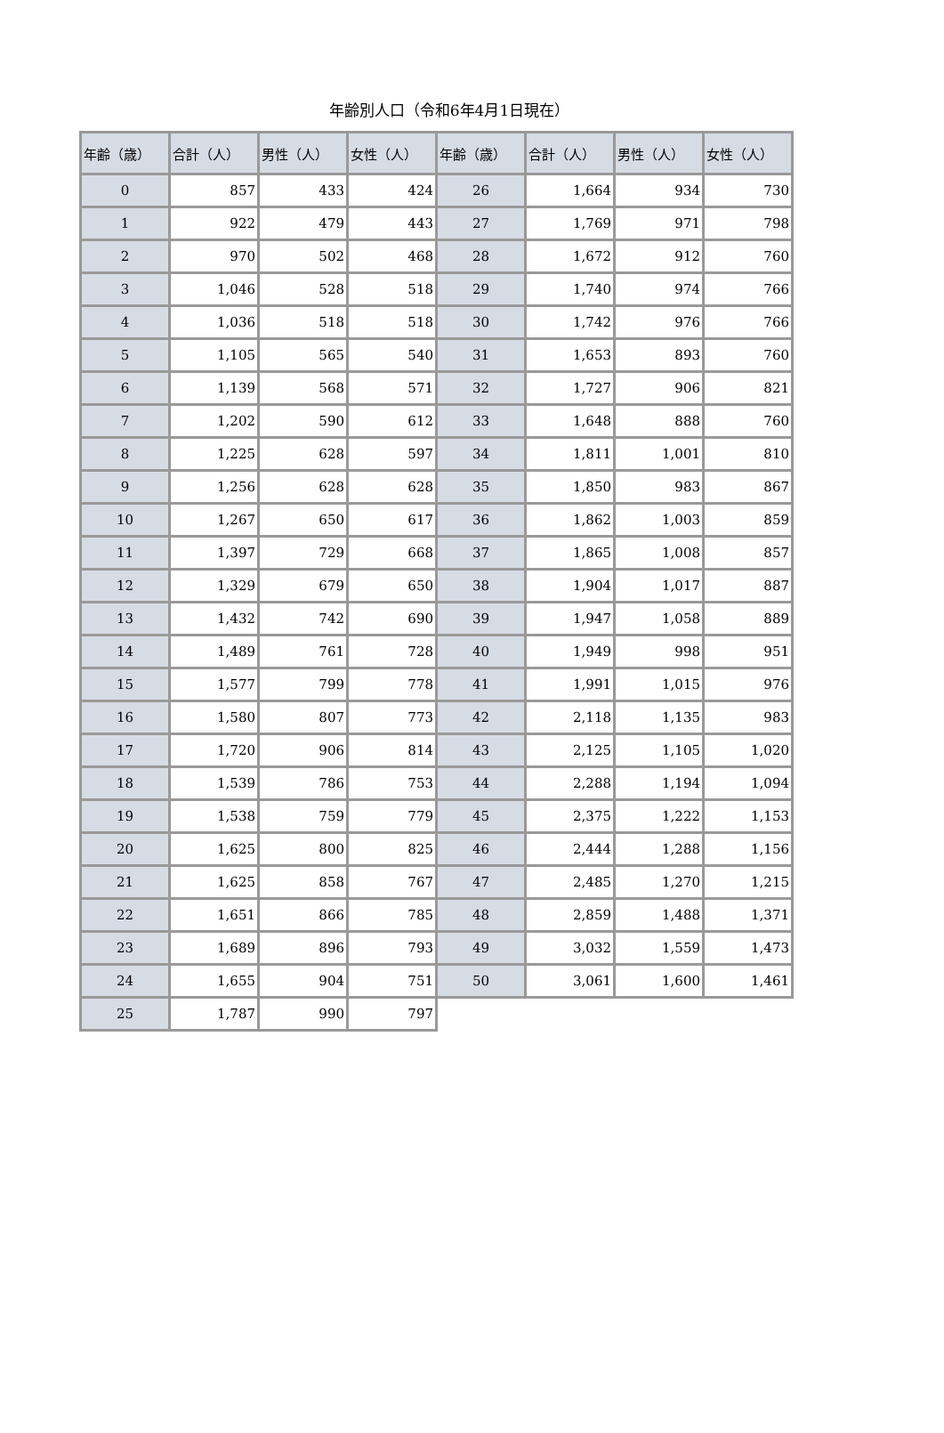年齢別人口（令和6年4月1日現在）
| 年齢（歳） | 合計（人） | 男性（人） | 女性（人） | 年齢（歳） | 合計（人） | 男性（人） | 女性（人） |
| --- | --- | --- | --- | --- | --- | --- | --- |
| 0 | 857 | 433 | 424 | 26 | 1,664 | 934 | 730 |
| 1 | 922 | 479 | 443 | 27 | 1,769 | 971 | 798 |
| 2 | 970 | 502 | 468 | 28 | 1,672 | 912 | 760 |
| 3 | 1,046 | 528 | 518 | 29 | 1,740 | 974 | 766 |
| 4 | 1,036 | 518 | 518 | 30 | 1,742 | 976 | 766 |
| 5 | 1,105 | 565 | 540 | 31 | 1,653 | 893 | 760 |
| 6 | 1,139 | 568 | 571 | 32 | 1,727 | 906 | 821 |
| 7 | 1,202 | 590 | 612 | 33 | 1,648 | 888 | 760 |
| 8 | 1,225 | 628 | 597 | 34 | 1,811 | 1,001 | 810 |
| 9 | 1,256 | 628 | 628 | 35 | 1,850 | 983 | 867 |
| 10 | 1,267 | 650 | 617 | 36 | 1,862 | 1,003 | 859 |
| 11 | 1,397 | 729 | 668 | 37 | 1,865 | 1,008 | 857 |
| 12 | 1,329 | 679 | 650 | 38 | 1,904 | 1,017 | 887 |
| 13 | 1,432 | 742 | 690 | 39 | 1,947 | 1,058 | 889 |
| 14 | 1,489 | 761 | 728 | 40 | 1,949 | 998 | 951 |
| 15 | 1,577 | 799 | 778 | 41 | 1,991 | 1,015 | 976 |
| 16 | 1,580 | 807 | 773 | 42 | 2,118 | 1,135 | 983 |
| 17 | 1,720 | 906 | 814 | 43 | 2,125 | 1,105 | 1,020 |
| 18 | 1,539 | 786 | 753 | 44 | 2,288 | 1,194 | 1,094 |
| 19 | 1,538 | 759 | 779 | 45 | 2,375 | 1,222 | 1,153 |
| 20 | 1,625 | 800 | 825 | 46 | 2,444 | 1,288 | 1,156 |
| 21 | 1,625 | 858 | 767 | 47 | 2,485 | 1,270 | 1,215 |
| 22 | 1,651 | 866 | 785 | 48 | 2,859 | 1,488 | 1,371 |
| 23 | 1,689 | 896 | 793 | 49 | 3,032 | 1,559 | 1,473 |
| 24 | 1,655 | 904 | 751 | 50 | 3,061 | 1,600 | 1,461 |
| 25 | 1,787 | 990 | 797 | | | | |